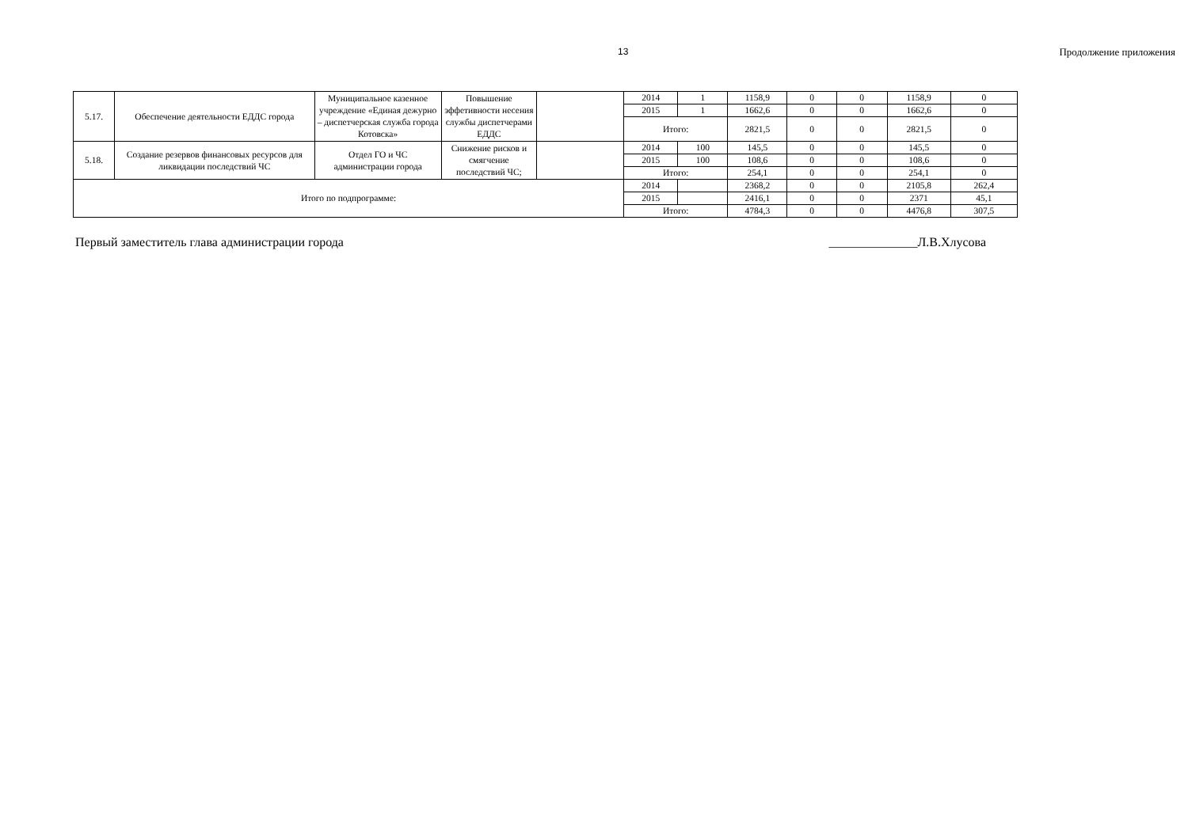13 Продолжение приложения
| 5.17. | Обеспечение деятельности ЕДДС города | Муниципальное казенное учреждение «Единая дежурно – диспетчерская служба города Котовска» | Повышение эффетивности несения службы диспетчерами ЕДДС | | 2014 | 1 | 1158,9 | 0 | 0 | 1158,9 | 0 |
| | | | | | 2015 | 1 | 1662,6 | 0 | 0 | 1662,6 | 0 |
| | | | | | Итого: | | 2821,5 | 0 | 0 | 2821,5 | 0 |
| 5.18. | Создание резервов финансовых ресурсов для ликвидации последствий ЧС | Отдел ГО и ЧС администрации города | Снижение рисков и смягчение последствий ЧС; | | 2014 | 100 | 145,5 | 0 | 0 | 145,5 | 0 |
| | | | | | 2015 | 100 | 108,6 | 0 | 0 | 108,6 | 0 |
| | | | | | Итого: | | 254,1 | 0 | 0 | 254,1 | 0 |
| Итого по подпрограмме: | | | | | 2014 | | 2368,2 | 0 | 0 | 2105,8 | 262,4 |
| | | | | | 2015 | | 2416,1 | 0 | 0 | 2371 | 45,1 |
| | | | | | Итого: | | 4784,3 | 0 | 0 | 4476,8 | 307,5 |
Первый заместитель глава администрации города ______________Л.В.Хлусова